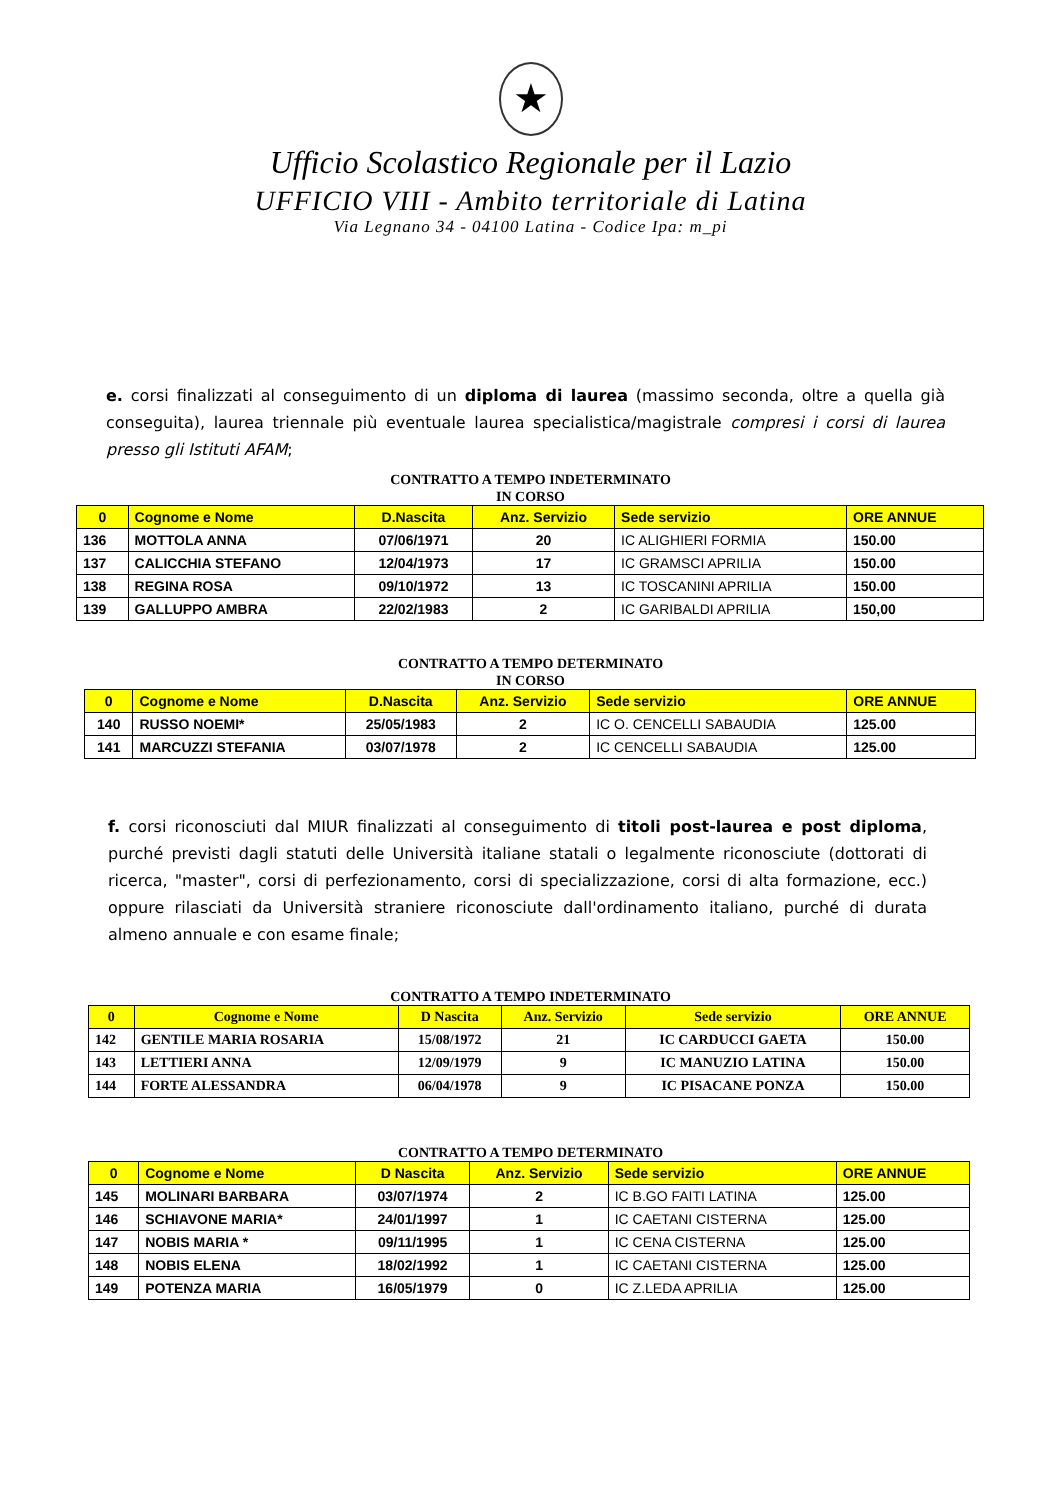★
Ufficio Scolastico Regionale per il Lazio
UFFICIO VIII - Ambito territoriale di Latina
Via Legnano 34 - 04100 Latina - Codice Ipa: m_pi
e. corsi finalizzati al conseguimento di un diploma di laurea (massimo seconda, oltre a quella già conseguita), laurea triennale più eventuale laurea specialistica/magistrale compresi i corsi di laurea presso gli Istituti AFAM;
CONTRATTO A TEMPO INDETERMINATO
IN CORSO
| 0 | Cognome e Nome | D.Nascita | Anz. Servizio | Sede servizio | ORE ANNUE |
| --- | --- | --- | --- | --- | --- |
| 136 | MOTTOLA ANNA | 07/06/1971 | 20 | IC ALIGHIERI FORMIA | 150.00 |
| 137 | CALICCHIA STEFANO | 12/04/1973 | 17 | IC GRAMSCI APRILIA | 150.00 |
| 138 | REGINA ROSA | 09/10/1972 | 13 | IC TOSCANINI APRILIA | 150.00 |
| 139 | GALLUPPO AMBRA | 22/02/1983 | 2 | IC GARIBALDI APRILIA | 150,00 |
CONTRATTO A TEMPO DETERMINATO
IN CORSO
| 0 | Cognome e Nome | D.Nascita | Anz. Servizio | Sede servizio | ORE ANNUE |
| --- | --- | --- | --- | --- | --- |
| 140 | RUSSO NOEMI* | 25/05/1983 | 2 | IC O. CENCELLI SABAUDIA | 125.00 |
| 141 | MARCUZZI STEFANIA | 03/07/1978 | 2 | IC CENCELLI SABAUDIA | 125.00 |
f. corsi riconosciuti dal MIUR finalizzati al conseguimento di titoli post-laurea e post diploma, purché previsti dagli statuti delle Università italiane statali o legalmente riconosciute (dottorati di ricerca, "master", corsi di perfezionamento, corsi di specializzazione, corsi di alta formazione, ecc.) oppure rilasciati da Università straniere riconosciute dall'ordinamento italiano, purché di durata almeno annuale e con esame finale;
CONTRATTO A TEMPO INDETERMINATO
| 0 | Cognome e Nome | D Nascita | Anz. Servizio | Sede servizio | ORE ANNUE |
| --- | --- | --- | --- | --- | --- |
| 142 | GENTILE MARIA ROSARIA | 15/08/1972 | 21 | IC CARDUCCI GAETA | 150.00 |
| 143 | LETTIERI ANNA | 12/09/1979 | 9 | IC MANUZIO LATINA | 150.00 |
| 144 | FORTE ALESSANDRA | 06/04/1978 | 9 | IC PISACANE PONZA | 150.00 |
CONTRATTO A TEMPO DETERMINATO
| 0 | Cognome e Nome | D Nascita | Anz. Servizio | Sede servizio | ORE ANNUE |
| --- | --- | --- | --- | --- | --- |
| 145 | MOLINARI BARBARA | 03/07/1974 | 2 | IC B.GO FAITI LATINA | 125.00 |
| 146 | SCHIAVONE MARIA* | 24/01/1997 | 1 | IC CAETANI CISTERNA | 125.00 |
| 147 | NOBIS MARIA * | 09/11/1995 | 1 | IC CENA CISTERNA | 125.00 |
| 148 | NOBIS ELENA | 18/02/1992 | 1 | IC CAETANI CISTERNA | 125.00 |
| 149 | POTENZA MARIA | 16/05/1979 | 0 | IC Z.LEDA APRILIA | 125.00 |